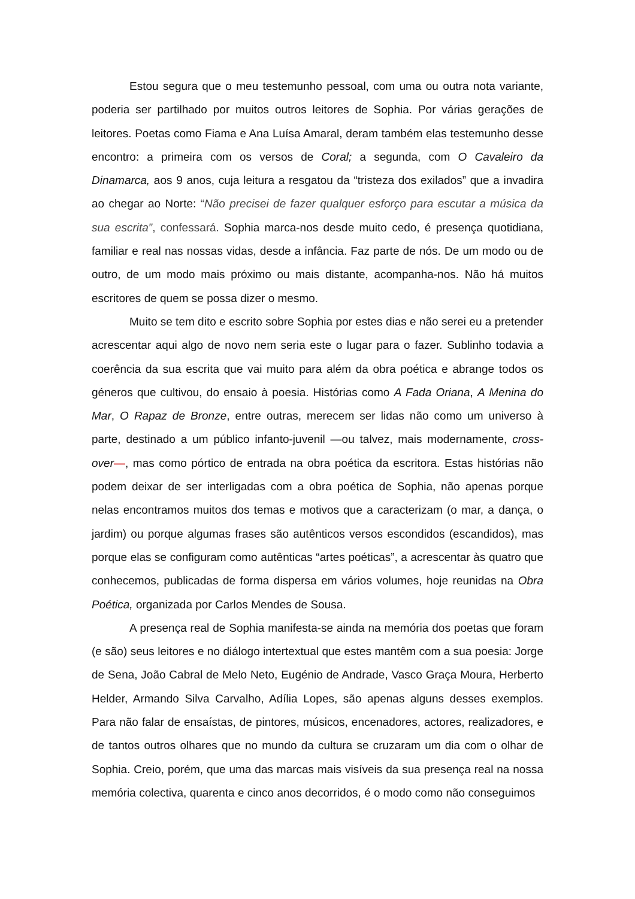Estou segura que o meu testemunho pessoal, com uma ou outra nota variante, poderia ser partilhado por muitos outros leitores de Sophia. Por várias gerações de leitores. Poetas como Fiama e Ana Luísa Amaral, deram também elas testemunho desse encontro: a primeira com os versos de Coral; a segunda, com O Cavaleiro da Dinamarca, aos 9 anos, cuja leitura a resgatou da “tristeza dos exilados” que a invadira ao chegar ao Norte: “Não precisei de fazer qualquer esforço para escutar a música da sua escrita”, confessará. Sophia marca-nos desde muito cedo, é presença quotidiana, familiar e real nas nossas vidas, desde a infância. Faz parte de nós. De um modo ou de outro, de um modo mais próximo ou mais distante, acompanha-nos. Não há muitos escritores de quem se possa dizer o mesmo.
Muito se tem dito e escrito sobre Sophia por estes dias e não serei eu a pretender acrescentar aqui algo de novo nem seria este o lugar para o fazer. Sublinho todavia a coerência da sua escrita que vai muito para além da obra poética e abrange todos os géneros que cultivou, do ensaio à poesia. Histórias como A Fada Oriana, A Menina do Mar, O Rapaz de Bronze, entre outras, merecem ser lidas não como um universo à parte, destinado a um público infanto-juvenil —ou talvez, mais modernamente, cross-over—, mas como pórtico de entrada na obra poética da escritora. Estas histórias não podem deixar de ser interligadas com a obra poética de Sophia, não apenas porque nelas encontramos muitos dos temas e motivos que a caracterizam (o mar, a dança, o jardim) ou porque algumas frases são autênticos versos escondidos (escandidos), mas porque elas se configuram como autênticas “artes poéticas”, a acrescentar às quatro que conhecemos, publicadas de forma dispersa em vários volumes, hoje reunidas na Obra Poética, organizada por Carlos Mendes de Sousa.
A presença real de Sophia manifesta-se ainda na memória dos poetas que foram (e são) seus leitores e no diálogo intertextual que estes mantêm com a sua poesia: Jorge de Sena, João Cabral de Melo Neto, Eugénio de Andrade, Vasco Graça Moura, Herberto Helder, Armando Silva Carvalho, Adília Lopes, são apenas alguns desses exemplos. Para não falar de ensaístas, de pintores, músicos, encenadores, actores, realizadores, e de tantos outros olhares que no mundo da cultura se cruzaram um dia com o olhar de Sophia. Creio, porém, que uma das marcas mais visíveis da sua presença real na nossa memória colectiva, quarenta e cinco anos decorridos, é o modo como não conseguimos